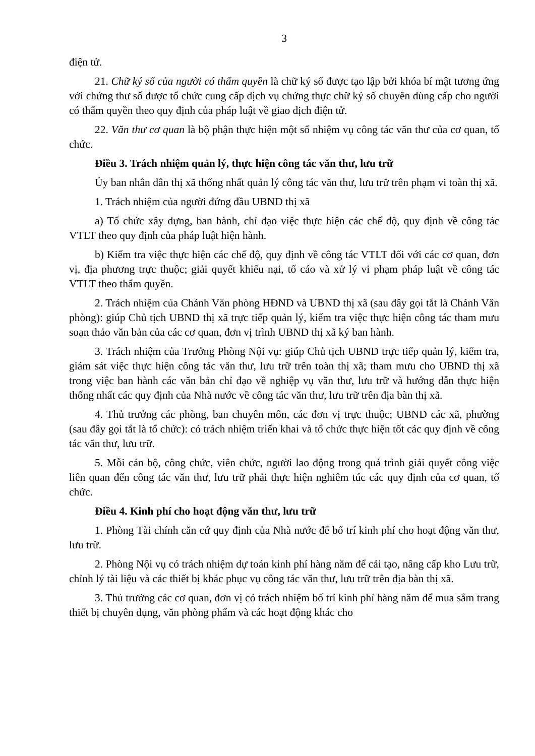3
điện tử.
21. Chữ ký số của người có thẩm quyền là chữ ký số được tạo lập bởi khóa bí mật tương ứng với chứng thư số được tổ chức cung cấp dịch vụ chứng thực chữ ký số chuyên dùng cấp cho người có thẩm quyền theo quy định của pháp luật về giao dịch điện tử.
22. Văn thư cơ quan là bộ phận thực hiện một số nhiệm vụ công tác văn thư của cơ quan, tổ chức.
Điều 3. Trách nhiệm quản lý, thực hiện công tác văn thư, lưu trữ
Ủy ban nhân dân thị xã thống nhất quản lý công tác văn thư, lưu trữ trên phạm vi toàn thị xã.
1. Trách nhiệm của người đứng đầu UBND thị xã
a) Tổ chức xây dựng, ban hành, chỉ đạo việc thực hiện các chế độ, quy định về công tác VTLT theo quy định của pháp luật hiện hành.
b) Kiểm tra việc thực hiện các chế độ, quy định về công tác VTLT đối với các cơ quan, đơn vị, địa phương trực thuộc; giải quyết khiếu nại, tố cáo và xử lý vi phạm pháp luật về công tác VTLT theo thẩm quyền.
2. Trách nhiệm của Chánh Văn phòng HĐND và UBND thị xã (sau đây gọi tắt là Chánh Văn phòng): giúp Chủ tịch UBND thị xã trực tiếp quản lý, kiểm tra việc thực hiện công tác tham mưu soạn thảo văn bản của các cơ quan, đơn vị trình UBND thị xã ký ban hành.
3. Trách nhiệm của Trưởng Phòng Nội vụ: giúp Chủ tịch UBND trực tiếp quản lý, kiểm tra, giám sát việc thực hiện công tác văn thư, lưu trữ trên toàn thị xã; tham mưu cho UBND thị xã trong việc ban hành các văn bản chỉ đạo về nghiệp vụ văn thư, lưu trữ và hướng dẫn thực hiện thống nhất các quy định của Nhà nước về công tác văn thư, lưu trữ trên địa bàn thị xã.
4. Thủ trưởng các phòng, ban chuyên môn, các đơn vị trực thuộc; UBND các xã, phường (sau đây gọi tắt là tổ chức): có trách nhiệm triển khai và tổ chức thực hiện tốt các quy định về công tác văn thư, lưu trữ.
5. Mỗi cán bộ, công chức, viên chức, người lao động trong quá trình giải quyết công việc liên quan đến công tác văn thư, lưu trữ phải thực hiện nghiêm túc các quy định của cơ quan, tổ chức.
Điều 4. Kinh phí cho hoạt động văn thư, lưu trữ
1. Phòng Tài chính căn cứ quy định của Nhà nước để bố trí kinh phí cho hoạt động văn thư, lưu trữ.
2. Phòng Nội vụ có trách nhiệm dự toán kinh phí hàng năm để cải tạo, nâng cấp kho Lưu trữ, chỉnh lý tài liệu và các thiết bị khác phục vụ công tác văn thư, lưu trữ trên địa bàn thị xã.
3. Thủ trưởng các cơ quan, đơn vị có trách nhiệm bố trí kinh phí hàng năm để mua sắm trang thiết bị chuyên dụng, văn phòng phẩm và các hoạt động khác cho